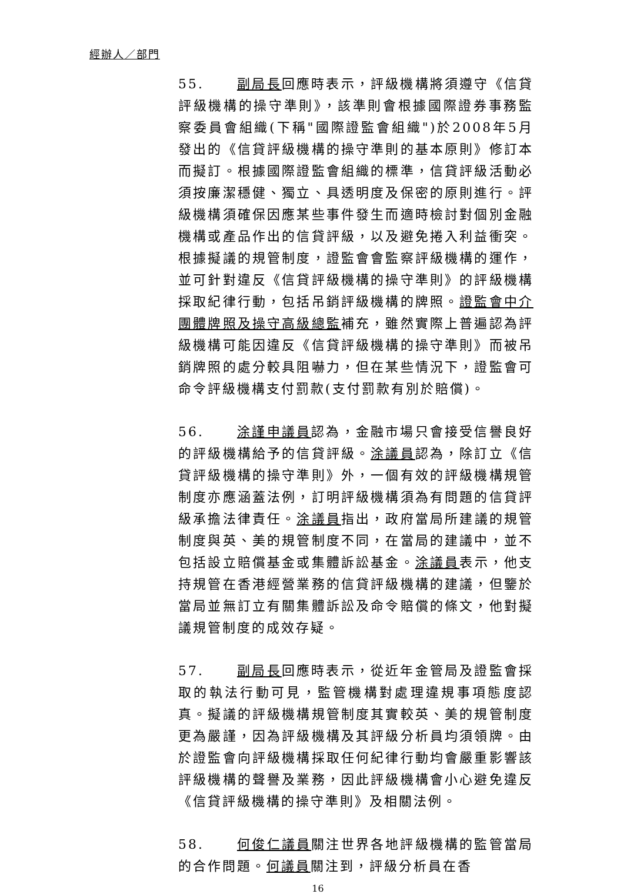經辦人／部門
55. 副局長回應時表示，評級機構將須遵守《信貸評級機構的操守準則》，該準則會根據國際證券事務監察委員會組織(下稱"國際證監會組織")於2008年5月發出的《信貸評級機構的操守準則的基本原則》修訂本而擬訂。根據國際證監會組織的標準，信貸評級活動必須按廉潔穩健、獨立、具透明度及保密的原則進行。評級機構須確保因應某些事件發生而適時檢討對個別金融機構或產品作出的信貸評級，以及避免捲入利益衝突。根據擬議的規管制度，證監會會監察評級機構的運作，並可針對違反《信貸評級機構的操守準則》的評級機構採取紀律行動，包括吊銷評級機構的牌照。證監會中介團體牌照及操守高級總監補充，雖然實際上普遍認為評級機構可能因違反《信貸評級機構的操守準則》而被吊銷牌照的處分較具阻嚇力，但在某些情況下，證監會可命令評級機構支付罰款(支付罰款有別於賠償)。
56. 涂謹申議員認為，金融市場只會接受信譽良好的評級機構給予的信貸評級。涂議員認為，除訂立《信貸評級機構的操守準則》外，一個有效的評級機構規管制度亦應涵蓋法例，訂明評級機構須為有問題的信貸評級承擔法律責任。涂議員指出，政府當局所建議的規管制度與英、美的規管制度不同，在當局的建議中，並不包括設立賠償基金或集體訴訟基金。涂議員表示，他支持規管在香港經營業務的信貸評級機構的建議，但鑒於當局並無訂立有關集體訴訟及命令賠償的條文，他對擬議規管制度的成效存疑。
57. 副局長回應時表示，從近年金管局及證監會採取的執法行動可見，監管機構對處理違規事項態度認真。擬議的評級機構規管制度其實較英、美的規管制度更為嚴謹，因為評級機構及其評級分析員均須領牌。由於證監會向評級機構採取任何紀律行動均會嚴重影響該評級機構的聲譽及業務，因此評級機構會小心避免違反《信貸評級機構的操守準則》及相關法例。
58. 何俊仁議員關注世界各地評級機構的監管當局的合作問題。何議員關注到，評級分析員在香
16